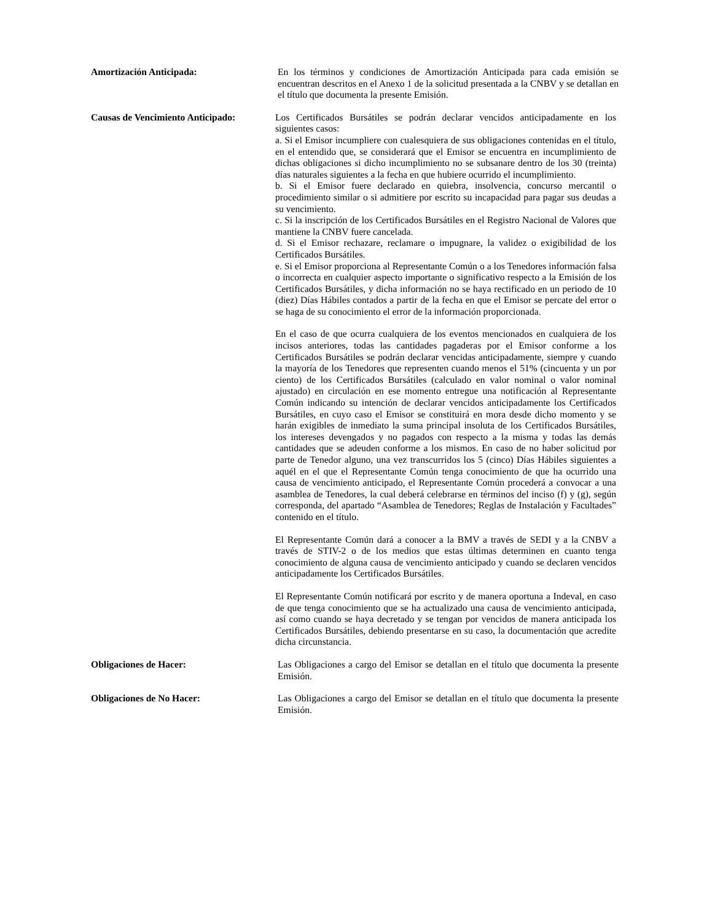Amortización Anticipada: En los términos y condiciones de Amortización Anticipada para cada emisión se encuentran descritos en el Anexo 1 de la solicitud presentada a la CNBV y se detallan en el título que documenta la presente Emisión.
Causas de Vencimiento Anticipado:
Los Certificados Bursátiles se podrán declarar vencidos anticipadamente en los siguientes casos:
a. Si el Emisor incumpliere con cualesquiera de sus obligaciones contenidas en el título, en el entendido que, se considerará que el Emisor se encuentra en incumplimiento de dichas obligaciones si dicho incumplimiento no se subsanare dentro de los 30 (treinta) días naturales siguientes a la fecha en que hubiere ocurrido el incumplimiento.
b. Si el Emisor fuere declarado en quiebra, insolvencia, concurso mercantil o procedimiento similar o si admitiere por escrito su incapacidad para pagar sus deudas a su vencimiento.
c. Si la inscripción de los Certificados Bursátiles en el Registro Nacional de Valores que mantiene la CNBV fuere cancelada.
d. Si el Emisor rechazare, reclamare o impugnare, la validez o exigibilidad de los Certificados Bursátiles.
e. Si el Emisor proporciona al Representante Común o a los Tenedores información falsa o incorrecta en cualquier aspecto importante o significativo respecto a la Emisión de los Certificados Bursátiles, y dicha información no se haya rectificado en un periodo de 10 (diez) Días Hábiles contados a partir de la fecha en que el Emisor se percate del error o se haga de su conocimiento el error de la información proporcionada.
En el caso de que ocurra cualquiera de los eventos mencionados en cualquiera de los incisos anteriores, todas las cantidades pagaderas por el Emisor conforme a los Certificados Bursátiles se podrán declarar vencidas anticipadamente, siempre y cuando la mayoría de los Tenedores que representen cuando menos el 51% (cincuenta y un por ciento) de los Certificados Bursátiles (calculado en valor nominal o valor nominal ajustado) en circulación en ese momento entregue una notificación al Representante Común indicando su intención de declarar vencidos anticipadamente los Certificados Bursátiles, en cuyo caso el Emisor se constituirá en mora desde dicho momento y se harán exigibles de inmediato la suma principal insoluta de los Certificados Bursátiles, los intereses devengados y no pagados con respecto a la misma y todas las demás cantidades que se adeuden conforme a los mismos. En caso de no haber solicitud por parte de Tenedor alguno, una vez transcurridos los 5 (cinco) Días Hábiles siguientes a aquél en el que el Representante Común tenga conocimiento de que ha ocurrido una causa de vencimiento anticipado, el Representante Común procederá a convocar a una asamblea de Tenedores, la cual deberá celebrarse en términos del inciso (f) y (g), según corresponda, del apartado “Asamblea de Tenedores; Reglas de Instalación y Facultades” contenido en el título.
El Representante Común dará a conocer a la BMV a través de SEDI y a la CNBV a través de STIV-2 o de los medios que estas últimas determinen en cuanto tenga conocimiento de alguna causa de vencimiento anticipado y cuando se declaren vencidos anticipadamente los Certificados Bursátiles.
El Representante Común notificará por escrito y de manera oportuna a Indeval, en caso de que tenga conocimiento que se ha actualizado una causa de vencimiento anticipada, así como cuando se haya decretado y se tengan por vencidos de manera anticipada los Certificados Bursátiles, debiendo presentarse en su caso, la documentación que acredite dicha circunstancia.
Obligaciones de Hacer: Las Obligaciones a cargo del Emisor se detallan en el título que documenta la presente Emisión.
Obligaciones de No Hacer: Las Obligaciones a cargo del Emisor se detallan en el título que documenta la presente Emisión.